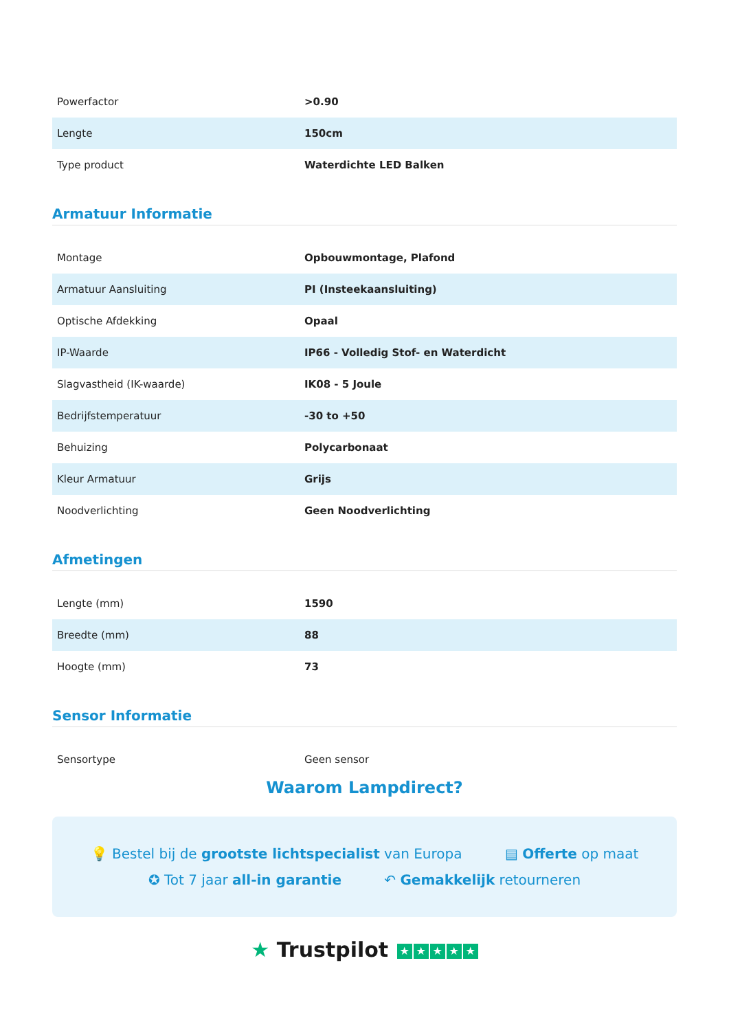| Powerfactor | >0.90 |
| Lengte | 150cm |
| Type product | Waterdichte LED Balken |
Armatuur Informatie
| Montage | Opbouwmontage, Plafond |
| Armatuur Aansluiting | PI (Insteekaansluiting) |
| Optische Afdekking | Opaal |
| IP-Waarde | IP66 - Volledig Stof- en Waterdicht |
| Slagvastheid (IK-waarde) | IK08 - 5 Joule |
| Bedrijfstemperatuur | -30 to +50 |
| Behuizing | Polycarbonaat |
| Kleur Armatuur | Grijs |
| Noodverlichting | Geen Noodverlichting |
Afmetingen
| Lengte (mm) | 1590 |
| Breedte (mm) | 88 |
| Hoogte (mm) | 73 |
Sensor Informatie
| Sensortype | Geen sensor |
Waarom Lampdirect?
💡 Bestel bij de grootste lichtspecialist van Europa ▤ Offerte op maat
✪ Tot 7 jaar all-in garantie ↶ Gemakkelijk retourneren
★ Trustpilot ★ ★ ★ ★ ★